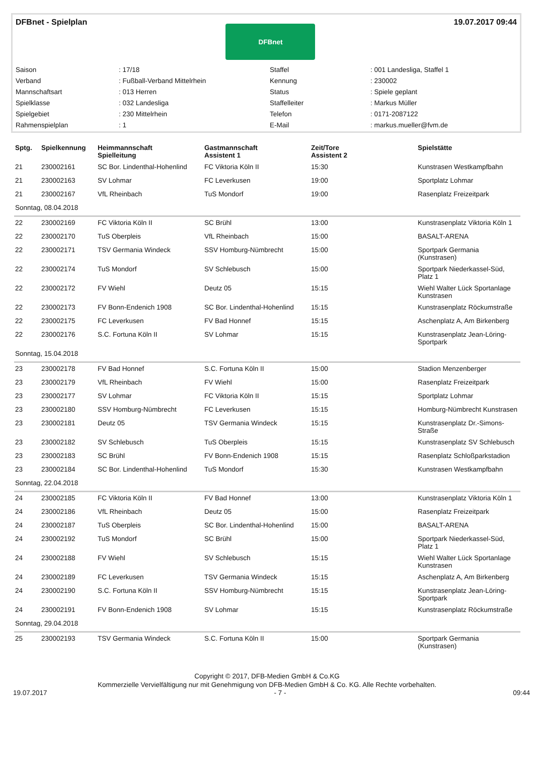DFBnet - Spielplan
DFBnet
19.07.2017 09:44
| Saison | : 17/18 | Staffel | : 001 Landesliga, Staffel 1 |
| Verband | : Fußball-Verband Mittelrhein | Kennung | : 230002 |
| Mannschaftsart | : 013 Herren | Status | : Spiele geplant |
| Spielklasse | : 032 Landesliga | Staffelleiter | : Markus Müller |
| Spielgebiet | : 230 Mittelrhein | Telefon | : 0171-2087122 |
| Rahmenspielplan | : 1 | E-Mail | : markus.mueller@fvm.de |
| Sptg. | Spielkennung | Heimmannschaft Spielleitung | Gastmannschaft Assistent 1 | Zeit/Tore Assistent 2 | Spielstätte |
| --- | --- | --- | --- | --- | --- |
| 21 | 230002161 | SC Bor. Lindenthal-Hohenlind | FC Viktoria Köln II | 15:30 | Kunstrasen Westkampfbahn |
| 21 | 230002163 | SV Lohmar | FC Leverkusen | 19:00 | Sportplatz Lohmar |
| 21 | 230002167 | VfL Rheinbach | TuS Mondorf | 19:00 | Rasenplatz Freizeitpark |
| Sonntag, 08.04.2018 | | | | | |
| 22 | 230002169 | FC Viktoria Köln II | SC Brühl | 13:00 | Kunstrasenplatz Viktoria Köln 1 |
| 22 | 230002170 | TuS Oberpleis | VfL Rheinbach | 15:00 | BASALT-ARENA |
| 22 | 230002171 | TSV Germania Windeck | SSV Homburg-Nümbrecht | 15:00 | Sportpark Germania (Kunstrasen) |
| 22 | 230002174 | TuS Mondorf | SV Schlebusch | 15:00 | Sportpark Niederkassel-Süd, Platz 1 |
| 22 | 230002172 | FV Wiehl | Deutz 05 | 15:15 | Wiehl Walter Lück Sportanlage Kunstrasen |
| 22 | 230002173 | FV Bonn-Endenich 1908 | SC Bor. Lindenthal-Hohenlind | 15:15 | Kunstrasenplatz Röckumstraße |
| 22 | 230002175 | FC Leverkusen | FV Bad Honnef | 15:15 | Aschenplatz A, Am Birkenberg |
| 22 | 230002176 | S.C. Fortuna Köln II | SV Lohmar | 15:15 | Kunstrasenplatz Jean-Löring-Sportpark |
| Sonntag, 15.04.2018 | | | | | |
| 23 | 230002178 | FV Bad Honnef | S.C. Fortuna Köln II | 15:00 | Stadion Menzenberger |
| 23 | 230002179 | VfL Rheinbach | FV Wiehl | 15:00 | Rasenplatz Freizeitpark |
| 23 | 230002177 | SV Lohmar | FC Viktoria Köln II | 15:15 | Sportplatz Lohmar |
| 23 | 230002180 | SSV Homburg-Nümbrecht | FC Leverkusen | 15:15 | Homburg-Nümbrecht Kunstrasen |
| 23 | 230002181 | Deutz 05 | TSV Germania Windeck | 15:15 | Kunstrasenplatz Dr.-Simons-Straße |
| 23 | 230002182 | SV Schlebusch | TuS Oberpleis | 15:15 | Kunstrasenplatz SV Schlebusch |
| 23 | 230002183 | SC Brühl | FV Bonn-Endenich 1908 | 15:15 | Rasenplatz Schloßparkstadion |
| 23 | 230002184 | SC Bor. Lindenthal-Hohenlind | TuS Mondorf | 15:30 | Kunstrasen Westkampfbahn |
| Sonntag, 22.04.2018 | | | | | |
| 24 | 230002185 | FC Viktoria Köln II | FV Bad Honnef | 13:00 | Kunstrasenplatz Viktoria Köln 1 |
| 24 | 230002186 | VfL Rheinbach | Deutz 05 | 15:00 | Rasenplatz Freizeitpark |
| 24 | 230002187 | TuS Oberpleis | SC Bor. Lindenthal-Hohenlind | 15:00 | BASALT-ARENA |
| 24 | 230002192 | TuS Mondorf | SC Brühl | 15:00 | Sportpark Niederkassel-Süd, Platz 1 |
| 24 | 230002188 | FV Wiehl | SV Schlebusch | 15:15 | Wiehl Walter Lück Sportanlage Kunstrasen |
| 24 | 230002189 | FC Leverkusen | TSV Germania Windeck | 15:15 | Aschenplatz A, Am Birkenberg |
| 24 | 230002190 | S.C. Fortuna Köln II | SSV Homburg-Nümbrecht | 15:15 | Kunstrasenplatz Jean-Löring-Sportpark |
| 24 | 230002191 | FV Bonn-Endenich 1908 | SV Lohmar | 15:15 | Kunstrasenplatz Röckumstraße |
| Sonntag, 29.04.2018 | | | | | |
| 25 | 230002193 | TSV Germania Windeck | S.C. Fortuna Köln II | 15:00 | Sportpark Germania (Kunstrasen) |
Copyright © 2017, DFB-Medien GmbH & Co.KG
Kommerzielle Vervielfältigung nur mit Genehmigung von DFB-Medien GmbH & Co. KG. Alle Rechte vorbehalten.
19.07.2017 - 7 - 09:44